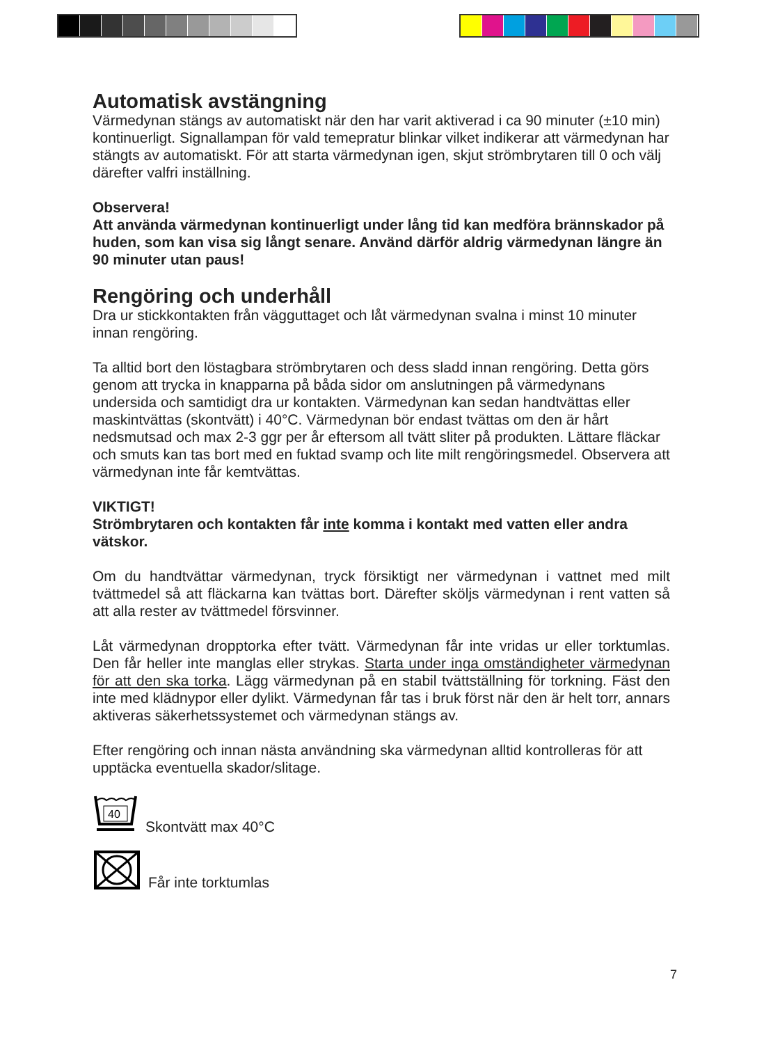Automatisk avstängning
Värmedynan stängs av automatiskt när den har varit aktiverad i ca 90 minuter (±10 min) kontinuerligt. Signallampan för vald temepratur blinkar vilket indikerar att värmedynan har stängts av automatiskt. För att starta värmedynan igen, skjut strömbrytaren till 0 och välj därefter valfri inställning.
Observera!
Att använda värmedynan kontinuerligt under lång tid kan medföra brännskador på huden, som kan visa sig långt senare. Använd därför aldrig värmedynan längre än 90 minuter utan paus!
Rengöring och underhåll
Dra ur stickkontakten från vägguttaget och låt värmedynan svalna i minst 10 minuter innan rengöring.
Ta alltid bort den löstagbara strömbrytaren och dess sladd innan rengöring. Detta görs genom att trycka in knapparna på båda sidor om anslutningen på värmedynans undersida och samtidigt dra ur kontakten. Värmedynan kan sedan handtvättas eller maskintvättas (skontvätt) i 40°C. Värmedynan bör endast tvättas om den är hårt nedsmutsad och max 2-3 ggr per år eftersom all tvätt sliter på produkten. Lättare fläckar och smuts kan tas bort med en fuktad svamp och lite milt rengöringsmedel. Observera att värmedynan inte får kemtvättas.
VIKTIGT!
Strömbrytaren och kontakten får inte komma i kontakt med vatten eller andra vätskor.
Om du handtvättar värmedynan, tryck försiktigt ner värmedynan i vattnet med milt tvättmedel så att fläckarna kan tvättas bort. Därefter sköljs värmedynan i rent vatten så att alla rester av tvättmedel försvinner.
Låt värmedynan dropptorka efter tvätt. Värmedynan får inte vridas ur eller torktumlas. Den får heller inte manglas eller strykas. Starta under inga omständigheter värmedynan för att den ska torka. Lägg värmedynan på en stabil tvättställning för torkning. Fäst den inte med klädnypor eller dylikt. Värmedynan får tas i bruk först när den är helt torr, annars aktiveras säkerhetssystemet och värmedynan stängs av.
Efter rengöring och innan nästa användning ska värmedynan alltid kontrolleras för att upptäcka eventuella skador/slitage.
40
Skontvätt max 40°C
Får inte torktumlas
7